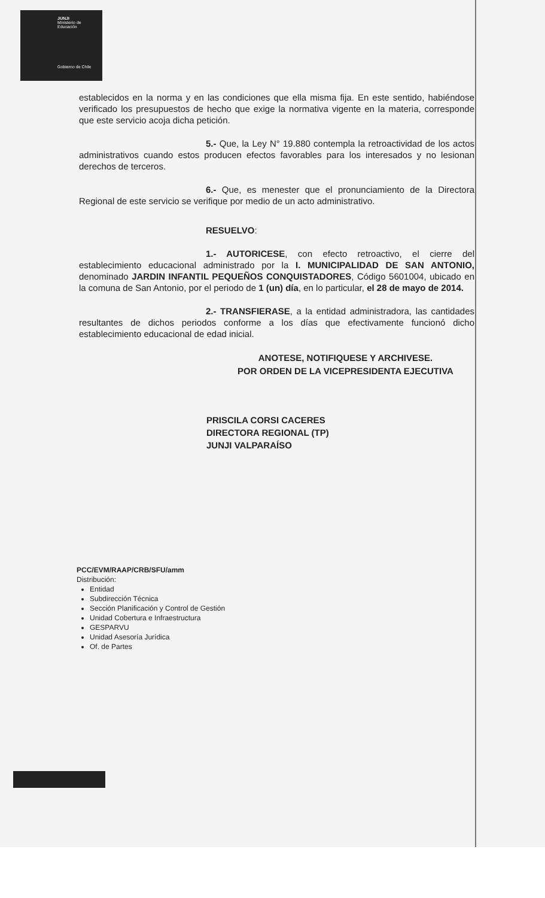JUNJI
Ministerio de
Educación
Gobierno de Chile
establecidos en la norma y en las condiciones que ella misma fija. En este sentido, habiéndose verificado los presupuestos de hecho que exige la normativa vigente en la materia, corresponde que este servicio acoja dicha petición.
5.- Que, la Ley N° 19.880 contempla la retroactividad de los actos administrativos cuando estos producen efectos favorables para los interesados y no lesionan derechos de terceros.
6.- Que, es menester que el pronunciamiento de la Directora Regional de este servicio se verifique por medio de un acto administrativo.
RESUELVO:
1.- AUTORICESE, con efecto retroactivo, el cierre del establecimiento educacional administrado por la I. MUNICIPALIDAD DE SAN ANTONIO, denominado JARDIN INFANTIL PEQUEÑOS CONQUISTADORES, Código 5601004, ubicado en la comuna de San Antonio, por el periodo de 1 (un) día, en lo particular, el 28 de mayo de 2014.
2.- TRANSFIERASE, a la entidad administradora, las cantidades resultantes de dichos periodos conforme a los días que efectivamente funcionó dicho establecimiento educacional de edad inicial.
ANOTESE, NOTIFIQUESE Y ARCHIVESE.
POR ORDEN DE LA VICEPRESIDENTA EJECUTIVA
PRISCILA CORSI CACERES
DIRECTORA REGIONAL (TP)
JUNJI VALPARAÍSO
PCC/EVM/RAAP/CRB/SFU/amm
Distribución:
Entidad
Subdirección Técnica
Sección Planificación y Control de Gestión
Unidad Cobertura e Infraestructura
GESPARVU
Unidad Asesoría Jurídica
Of. de Partes